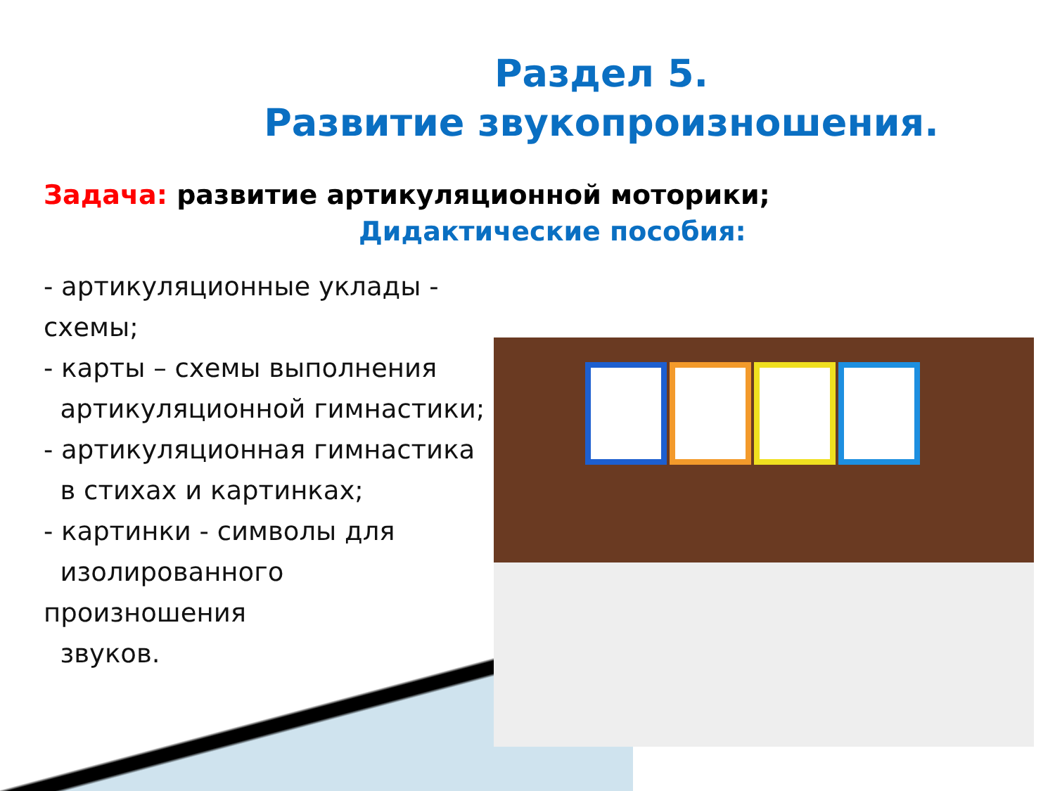Раздел 5.
Развитие звукопроизношения.
Задача: развитие артикуляционной моторики;
Дидактические пособия:
- артикуляционные уклады - схемы;
- карты – схемы выполнения
артикуляционной гимнастики;
- артикуляционная гимнастика
в стихах и картинках;
- картинки - символы для
изолированного произношения
звуков.